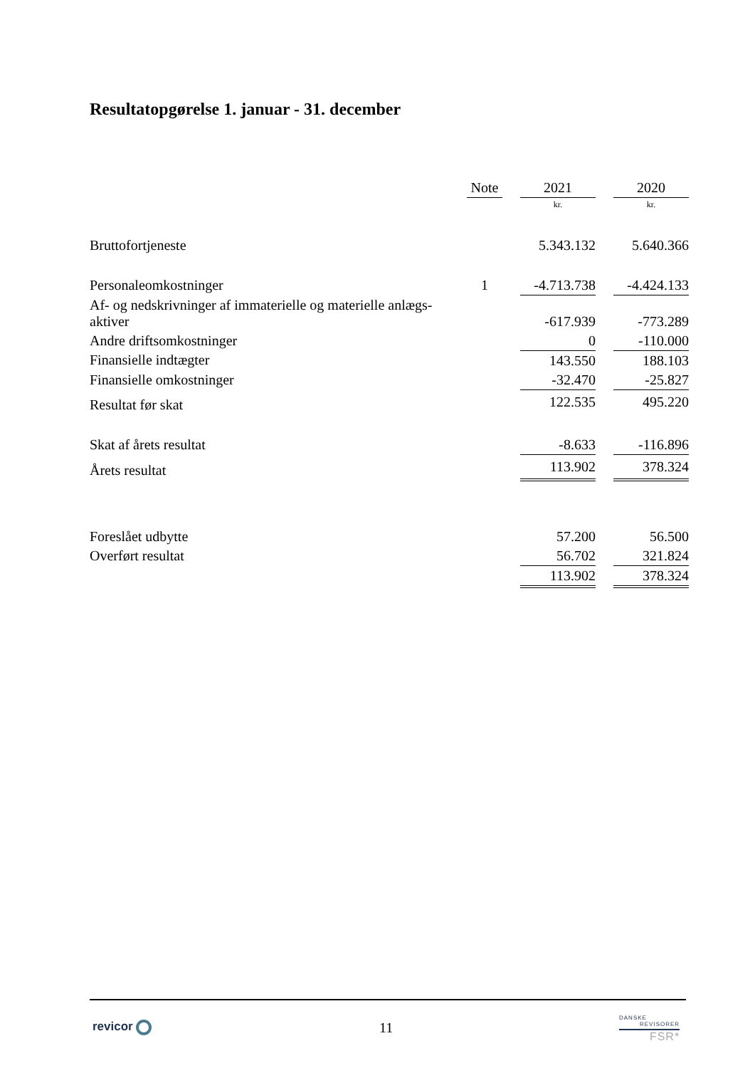Resultatopgørelse 1. januar - 31. december
| | Note | | 2021 | | 2020 |
| --- | --- | --- | --- | --- | --- |
| | | | kr. | | kr. |
| Bruttofortjeneste | | | 5.343.132 | | 5.640.366 |
| Personaleomkostninger | 1 | | -4.713.738 | | -4.424.133 |
| Af- og nedskrivninger af immaterielle og materielle anlægs- aktiver | | | -617.939 | | -773.289 |
| Andre driftsomkostninger | | | 0 | | -110.000 |
| Finansielle indtægter | | | 143.550 | | 188.103 |
| Finansielle omkostninger | | | -32.470 | | -25.827 |
| Resultat før skat | | | 122.535 | | 495.220 |
| Skat af årets resultat | | | -8.633 | | -116.896 |
| Årets resultat | | | 113.902 | | 378.324 |
| Foreslået udbytte | | | 57.200 | | 56.500 |
| Overført resultat | | | 56.702 | | 321.824 |
| | | | 113.902 | | 378.324 |
revicor 11
DANSKE
REVISORER
FSR*